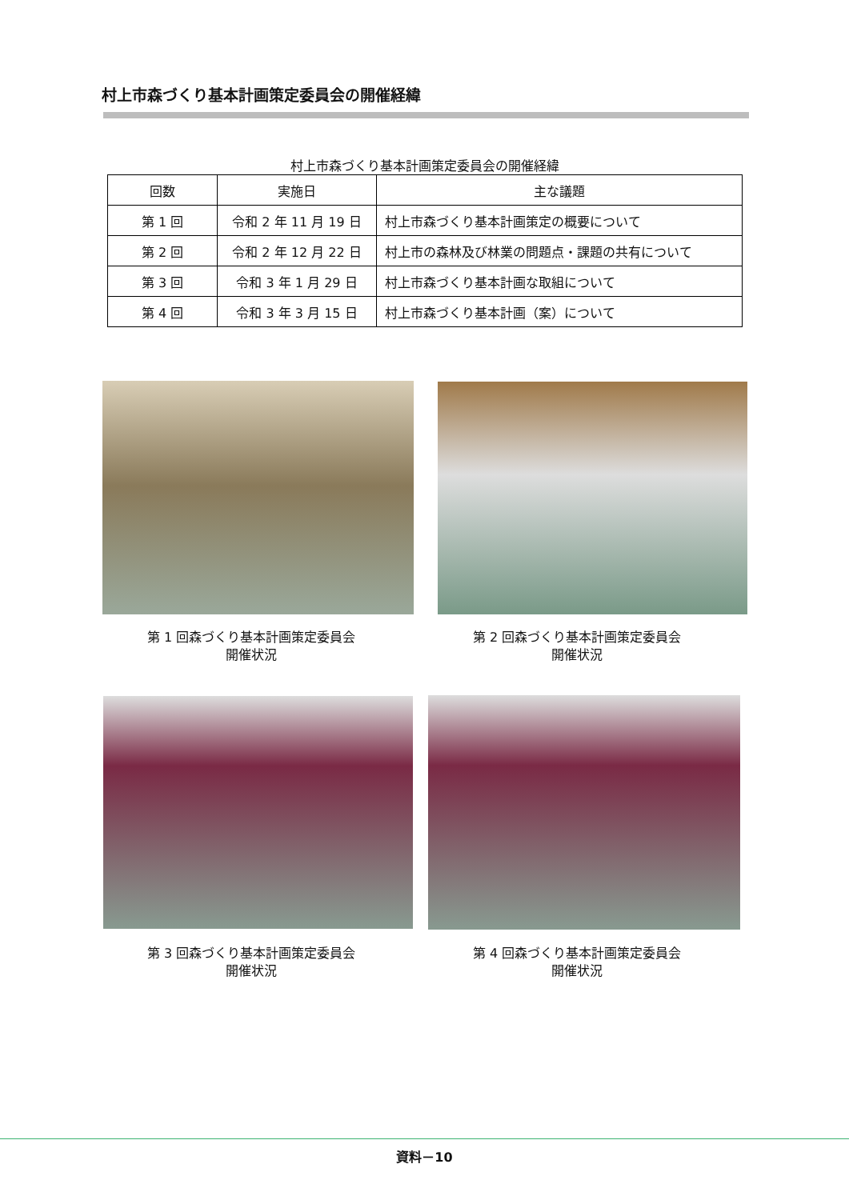村上市森づくり基本計画策定委員会の開催経緯
村上市森づくり基本計画策定委員会の開催経緯
| 回数 | 実施日 | 主な議題 |
| --- | --- | --- |
| 第 1 回 | 令和 2 年 11 月 19 日 | 村上市森づくり基本計画策定の概要について |
| 第 2 回 | 令和 2 年 12 月 22 日 | 村上市の森林及び林業の問題点・課題の共有について |
| 第 3 回 | 令和 3 年 1 月 29 日 | 村上市森づくり基本計画な取組について |
| 第 4 回 | 令和 3 年 3 月 15 日 | 村上市森づくり基本計画（案）について |
第 1 回森づくり基本計画策定委員会
開催状況
第 2 回森づくり基本計画策定委員会
開催状況
第 3 回森づくり基本計画策定委員会
開催状況
第 4 回森づくり基本計画策定委員会
開催状況
資料－10